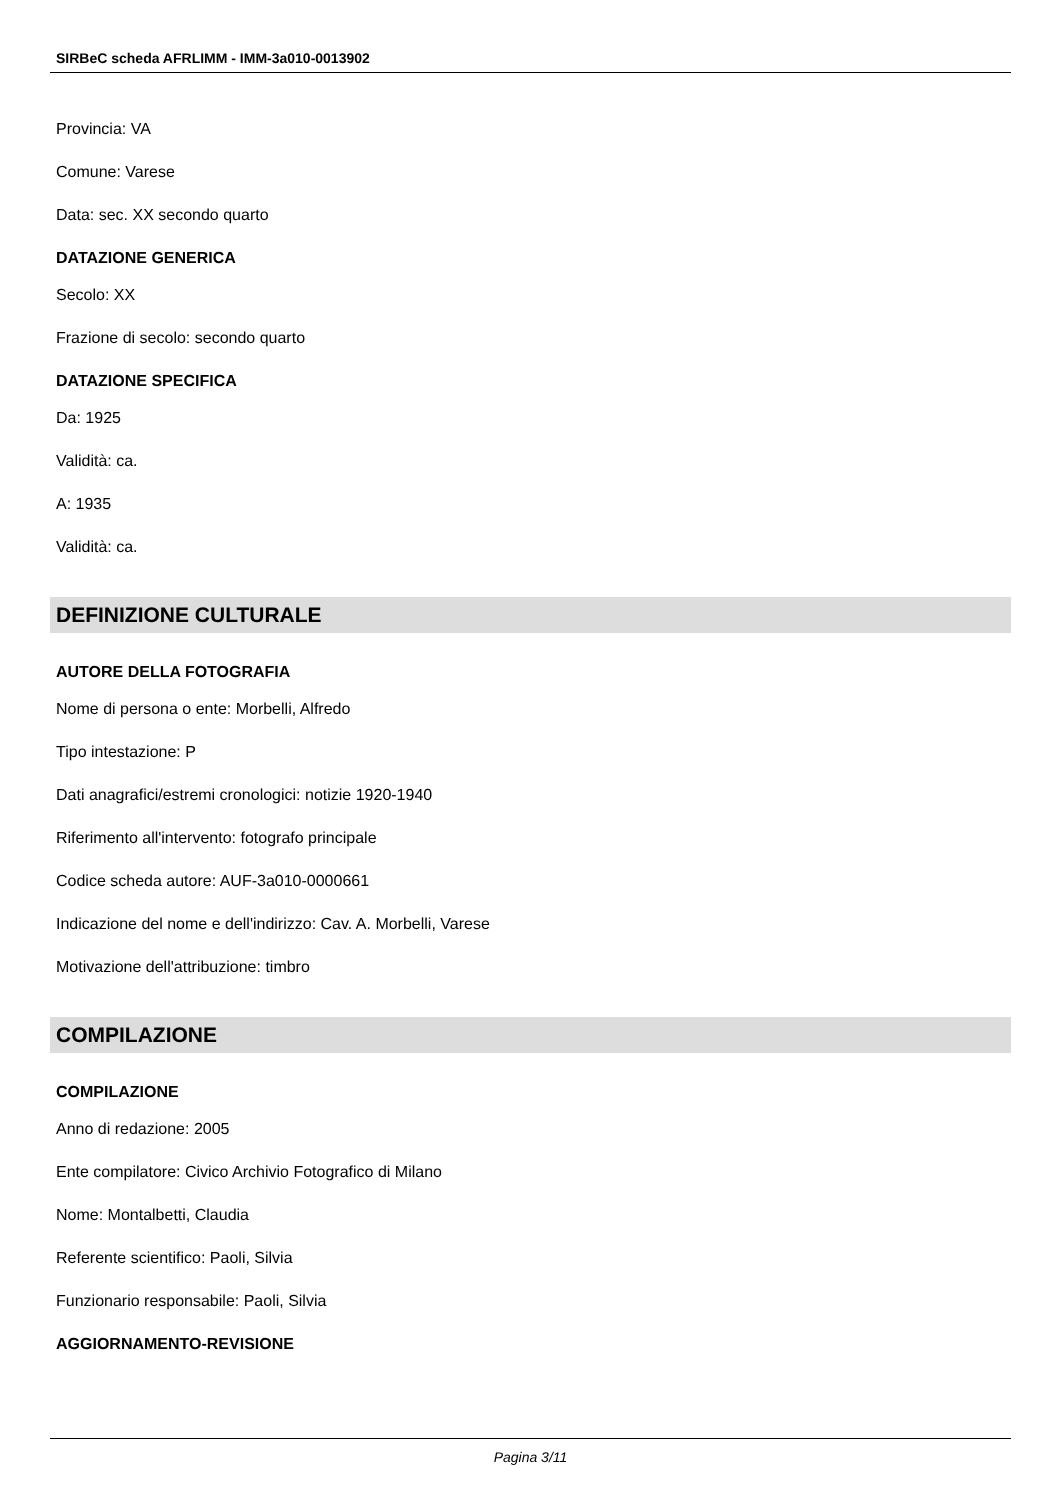SIRBeC scheda AFRLIMM - IMM-3a010-0013902
Provincia: VA
Comune: Varese
Data: sec. XX secondo quarto
DATAZIONE GENERICA
Secolo: XX
Frazione di secolo: secondo quarto
DATAZIONE SPECIFICA
Da: 1925
Validità: ca.
A: 1935
Validità: ca.
DEFINIZIONE CULTURALE
AUTORE DELLA FOTOGRAFIA
Nome di persona o ente: Morbelli, Alfredo
Tipo intestazione: P
Dati anagrafici/estremi cronologici: notizie 1920-1940
Riferimento all'intervento: fotografo principale
Codice scheda autore: AUF-3a010-0000661
Indicazione del nome e dell'indirizzo: Cav. A. Morbelli, Varese
Motivazione dell'attribuzione: timbro
COMPILAZIONE
COMPILAZIONE
Anno di redazione: 2005
Ente compilatore: Civico Archivio Fotografico di Milano
Nome: Montalbetti, Claudia
Referente scientifico: Paoli, Silvia
Funzionario responsabile: Paoli, Silvia
AGGIORNAMENTO-REVISIONE
Pagina 3/11